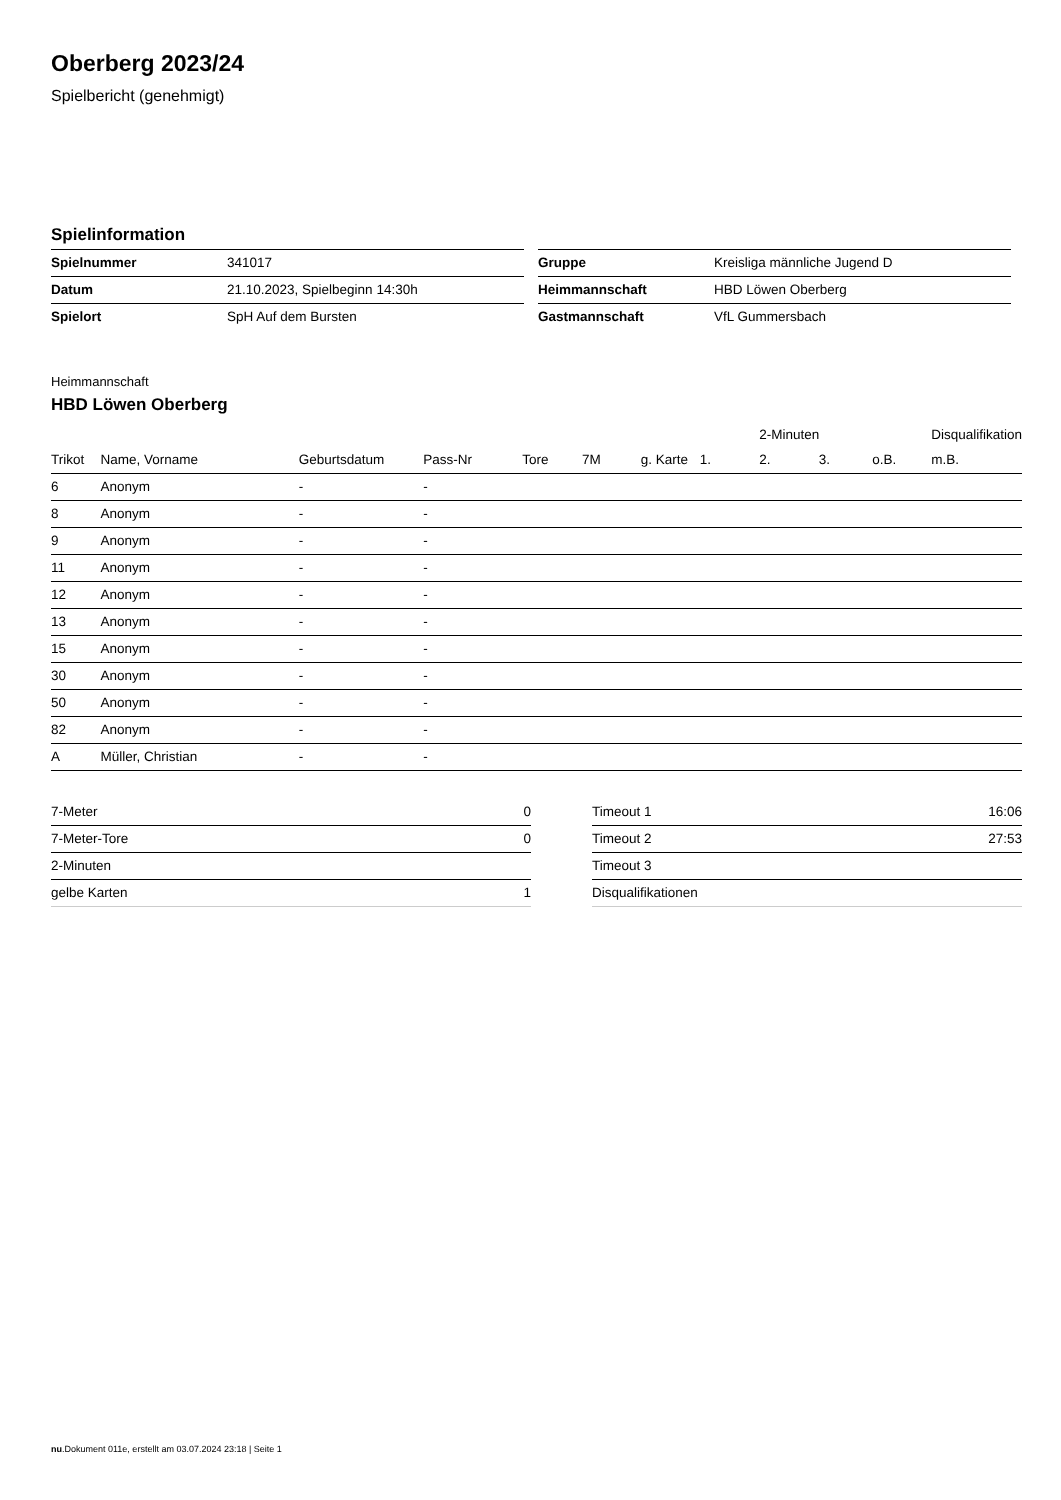Oberberg 2023/24
Spielbericht (genehmigt)
Spielinformation
| Spielnummer | 341017 |
| Datum | 21.10.2023, Spielbeginn 14:30h |
| Spielort | SpH Auf dem Bursten |
| Gruppe | Kreisliga männliche Jugend D |
| Heimmannschaft | HBD Löwen Oberberg |
| Gastmannschaft | VfL Gummersbach |
Heimmannschaft
HBD Löwen Oberberg
| | | | | | | | | 2-Minuten | | | Disqualifikation |
| --- | --- | --- | --- | --- | --- | --- | --- | --- | --- | --- | --- |
| Trikot | Name, Vorname | Geburtsdatum | Pass-Nr | Tore | 7M | g. Karte | 1. | 2. | 3. | o.B. | m.B. |
| 6 | Anonym | - | - | | | | | | | | |
| 8 | Anonym | - | - | | | | | | | | |
| 9 | Anonym | - | - | | | | | | | | |
| 11 | Anonym | - | - | | | | | | | | |
| 12 | Anonym | - | - | | | | | | | | |
| 13 | Anonym | - | - | | | | | | | | |
| 15 | Anonym | - | - | | | | | | | | |
| 30 | Anonym | - | - | | | | | | | | |
| 50 | Anonym | - | - | | | | | | | | |
| 82 | Anonym | - | - | | | | | | | | |
| A | Müller, Christian | - | - | | | | | | | | |
| 7-Meter | 0 |
| 7-Meter-Tore | 0 |
| 2-Minuten | |
| gelbe Karten | 1 |
| Timeout 1 | 16:06 |
| Timeout 2 | 27:53 |
| Timeout 3 | |
| Disqualifikationen | |
nu.Dokument 011e, erstellt am 03.07.2024 23:18 | Seite 1